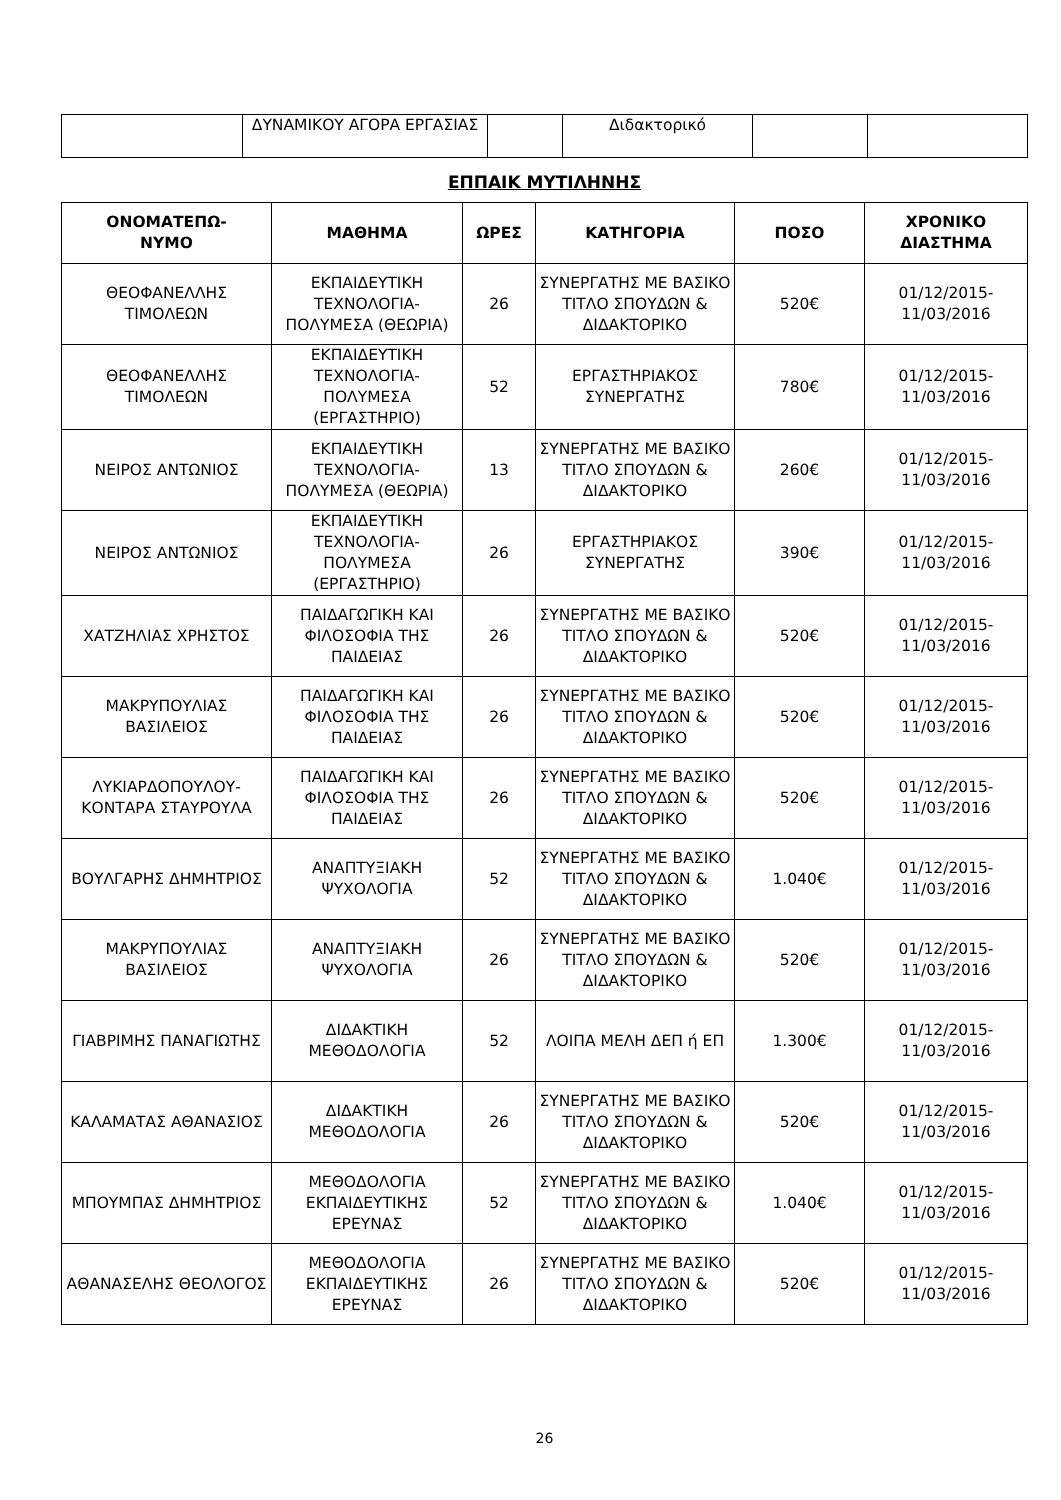| | ΔΥΝΑΜΙΚΟΥ ΑΓΟΡΑ ΕΡΓΑΣΙΑΣ | | Διδακτορικό | | |
ΕΠΠΑΙΚ ΜΥΤΙΛΗΝΗΣ
| ΟΝΟΜΑΤΕΠΩ- ΝΥΜΟ | ΜΑΘΗΜΑ | ΩΡΕΣ | ΚΑΤΗΓΟΡΙΑ | ΠΟΣΟ | ΧΡΟΝΙΚΟ ΔΙΑΣΤΗΜΑ |
| --- | --- | --- | --- | --- | --- |
| ΘΕΟΦΑΝΕΛΛΗΣ ΤΙΜΟΛΕΩΝ | ΕΚΠΑΙΔΕΥΤΙΚΗ ΤΕΧΝΟΛΟΓΙΑ-ΠΟΛΥΜΕΣΑ (ΘΕΩΡΙΑ) | 26 | ΣΥΝΕΡΓΑΤΗΣ ΜΕ ΒΑΣΙΚΟ ΤΙΤΛΟ ΣΠΟΥΔΩΝ & ΔΙΔΑΚΤΟΡΙΚΟ | 520€ | 01/12/2015-11/03/2016 |
| ΘΕΟΦΑΝΕΛΛΗΣ ΤΙΜΟΛΕΩΝ | ΕΚΠΑΙΔΕΥΤΙΚΗ ΤΕΧΝΟΛΟΓΙΑ-ΠΟΛΥΜΕΣΑ (ΕΡΓΑΣΤΗΡΙΟ) | 52 | ΕΡΓΑΣΤΗΡΙΑΚΟΣ ΣΥΝΕΡΓΑΤΗΣ | 780€ | 01/12/2015-11/03/2016 |
| ΝΕΙΡΟΣ ΑΝΤΩΝΙΟΣ | ΕΚΠΑΙΔΕΥΤΙΚΗ ΤΕΧΝΟΛΟΓΙΑ-ΠΟΛΥΜΕΣΑ (ΘΕΩΡΙΑ) | 13 | ΣΥΝΕΡΓΑΤΗΣ ΜΕ ΒΑΣΙΚΟ ΤΙΤΛΟ ΣΠΟΥΔΩΝ & ΔΙΔΑΚΤΟΡΙΚΟ | 260€ | 01/12/2015-11/03/2016 |
| ΝΕΙΡΟΣ ΑΝΤΩΝΙΟΣ | ΕΚΠΑΙΔΕΥΤΙΚΗ ΤΕΧΝΟΛΟΓΙΑ-ΠΟΛΥΜΕΣΑ (ΕΡΓΑΣΤΗΡΙΟ) | 26 | ΕΡΓΑΣΤΗΡΙΑΚΟΣ ΣΥΝΕΡΓΑΤΗΣ | 390€ | 01/12/2015-11/03/2016 |
| ΧΑΤΖΗΛΙΑΣ ΧΡΗΣΤΟΣ | ΠΑΙΔΑΓΩΓΙΚΗ ΚΑΙ ΦΙΛΟΣΟΦΙΑ ΤΗΣ ΠΑΙΔΕΙΑΣ | 26 | ΣΥΝΕΡΓΑΤΗΣ ΜΕ ΒΑΣΙΚΟ ΤΙΤΛΟ ΣΠΟΥΔΩΝ & ΔΙΔΑΚΤΟΡΙΚΟ | 520€ | 01/12/2015-11/03/2016 |
| ΜΑΚΡΥΠΟΥΛΙΑΣ ΒΑΣΙΛΕΙΟΣ | ΠΑΙΔΑΓΩΓΙΚΗ ΚΑΙ ΦΙΛΟΣΟΦΙΑ ΤΗΣ ΠΑΙΔΕΙΑΣ | 26 | ΣΥΝΕΡΓΑΤΗΣ ΜΕ ΒΑΣΙΚΟ ΤΙΤΛΟ ΣΠΟΥΔΩΝ & ΔΙΔΑΚΤΟΡΙΚΟ | 520€ | 01/12/2015-11/03/2016 |
| ΛΥΚΙΑΡΔΟΠΟΥΛΟΥ-ΚΟΝΤΑΡΑ ΣΤΑΥΡΟΥΛΑ | ΠΑΙΔΑΓΩΓΙΚΗ ΚΑΙ ΦΙΛΟΣΟΦΙΑ ΤΗΣ ΠΑΙΔΕΙΑΣ | 26 | ΣΥΝΕΡΓΑΤΗΣ ΜΕ ΒΑΣΙΚΟ ΤΙΤΛΟ ΣΠΟΥΔΩΝ & ΔΙΔΑΚΤΟΡΙΚΟ | 520€ | 01/12/2015-11/03/2016 |
| ΒΟΥΛΓΑΡΗΣ ΔΗΜΗΤΡΙΟΣ | ΑΝΑΠΤΥΞΙΑΚΗ ΨΥΧΟΛΟΓΙΑ | 52 | ΣΥΝΕΡΓΑΤΗΣ ΜΕ ΒΑΣΙΚΟ ΤΙΤΛΟ ΣΠΟΥΔΩΝ & ΔΙΔΑΚΤΟΡΙΚΟ | 1.040€ | 01/12/2015-11/03/2016 |
| ΜΑΚΡΥΠΟΥΛΙΑΣ ΒΑΣΙΛΕΙΟΣ | ΑΝΑΠΤΥΞΙΑΚΗ ΨΥΧΟΛΟΓΙΑ | 26 | ΣΥΝΕΡΓΑΤΗΣ ΜΕ ΒΑΣΙΚΟ ΤΙΤΛΟ ΣΠΟΥΔΩΝ & ΔΙΔΑΚΤΟΡΙΚΟ | 520€ | 01/12/2015-11/03/2016 |
| ΓΙΑΒΡΙΜΗΣ ΠΑΝΑΓΙΩΤΗΣ | ΔΙΔΑΚΤΙΚΗ ΜΕΘΟΔΟΛΟΓΙΑ | 52 | ΛΟΙΠΑ ΜΕΛΗ ΔΕΠ ή ΕΠ | 1.300€ | 01/12/2015-11/03/2016 |
| ΚΑΛΑΜΑΤΑΣ ΑΘΑΝΑΣΙΟΣ | ΔΙΔΑΚΤΙΚΗ ΜΕΘΟΔΟΛΟΓΙΑ | 26 | ΣΥΝΕΡΓΑΤΗΣ ΜΕ ΒΑΣΙΚΟ ΤΙΤΛΟ ΣΠΟΥΔΩΝ & ΔΙΔΑΚΤΟΡΙΚΟ | 520€ | 01/12/2015-11/03/2016 |
| ΜΠΟΥΜΠΑΣ ΔΗΜΗΤΡΙΟΣ | ΜΕΘΟΔΟΛΟΓΙΑ ΕΚΠΑΙΔΕΥΤΙΚΗΣ ΕΡΕΥΝΑΣ | 52 | ΣΥΝΕΡΓΑΤΗΣ ΜΕ ΒΑΣΙΚΟ ΤΙΤΛΟ ΣΠΟΥΔΩΝ & ΔΙΔΑΚΤΟΡΙΚΟ | 1.040€ | 01/12/2015-11/03/2016 |
| ΑΘΑΝΑΣΕΛΗΣ ΘΕΟΛΟΓΟΣ | ΜΕΘΟΔΟΛΟΓΙΑ ΕΚΠΑΙΔΕΥΤΙΚΗΣ ΕΡΕΥΝΑΣ | 26 | ΣΥΝΕΡΓΑΤΗΣ ΜΕ ΒΑΣΙΚΟ ΤΙΤΛΟ ΣΠΟΥΔΩΝ & ΔΙΔΑΚΤΟΡΙΚΟ | 520€ | 01/12/2015-11/03/2016 |
26